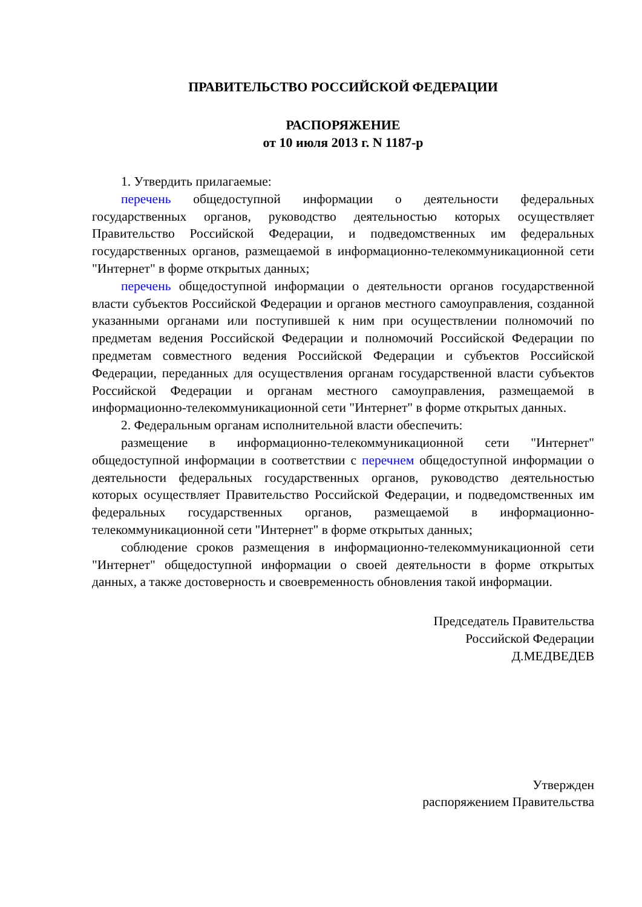ПРАВИТЕЛЬСТВО РОССИЙСКОЙ ФЕДЕРАЦИИ
РАСПОРЯЖЕНИЕ
от 10 июля 2013 г. N 1187-р
1. Утвердить прилагаемые:
перечень общедоступной информации о деятельности федеральных государственных органов, руководство деятельностью которых осуществляет Правительство Российской Федерации, и подведомственных им федеральных государственных органов, размещаемой в информационно-телекоммуникационной сети "Интернет" в форме открытых данных;
перечень общедоступной информации о деятельности органов государственной власти субъектов Российской Федерации и органов местного самоуправления, созданной указанными органами или поступившей к ним при осуществлении полномочий по предметам ведения Российской Федерации и полномочий Российской Федерации по предметам совместного ведения Российской Федерации и субъектов Российской Федерации, переданных для осуществления органам государственной власти субъектов Российской Федерации и органам местного самоуправления, размещаемой в информационно-телекоммуникационной сети "Интернет" в форме открытых данных.
2. Федеральным органам исполнительной власти обеспечить:
размещение в информационно-телекоммуникационной сети "Интернет" общедоступной информации в соответствии с перечнем общедоступной информации о деятельности федеральных государственных органов, руководство деятельностью которых осуществляет Правительство Российской Федерации, и подведомственных им федеральных государственных органов, размещаемой в информационно-телекоммуникационной сети "Интернет" в форме открытых данных;
соблюдение сроков размещения в информационно-телекоммуникационной сети "Интернет" общедоступной информации о своей деятельности в форме открытых данных, а также достоверность и своевременность обновления такой информации.
Председатель Правительства
Российской Федерации
Д.МЕДВЕДЕВ
Утвержден
распоряжением Правительства